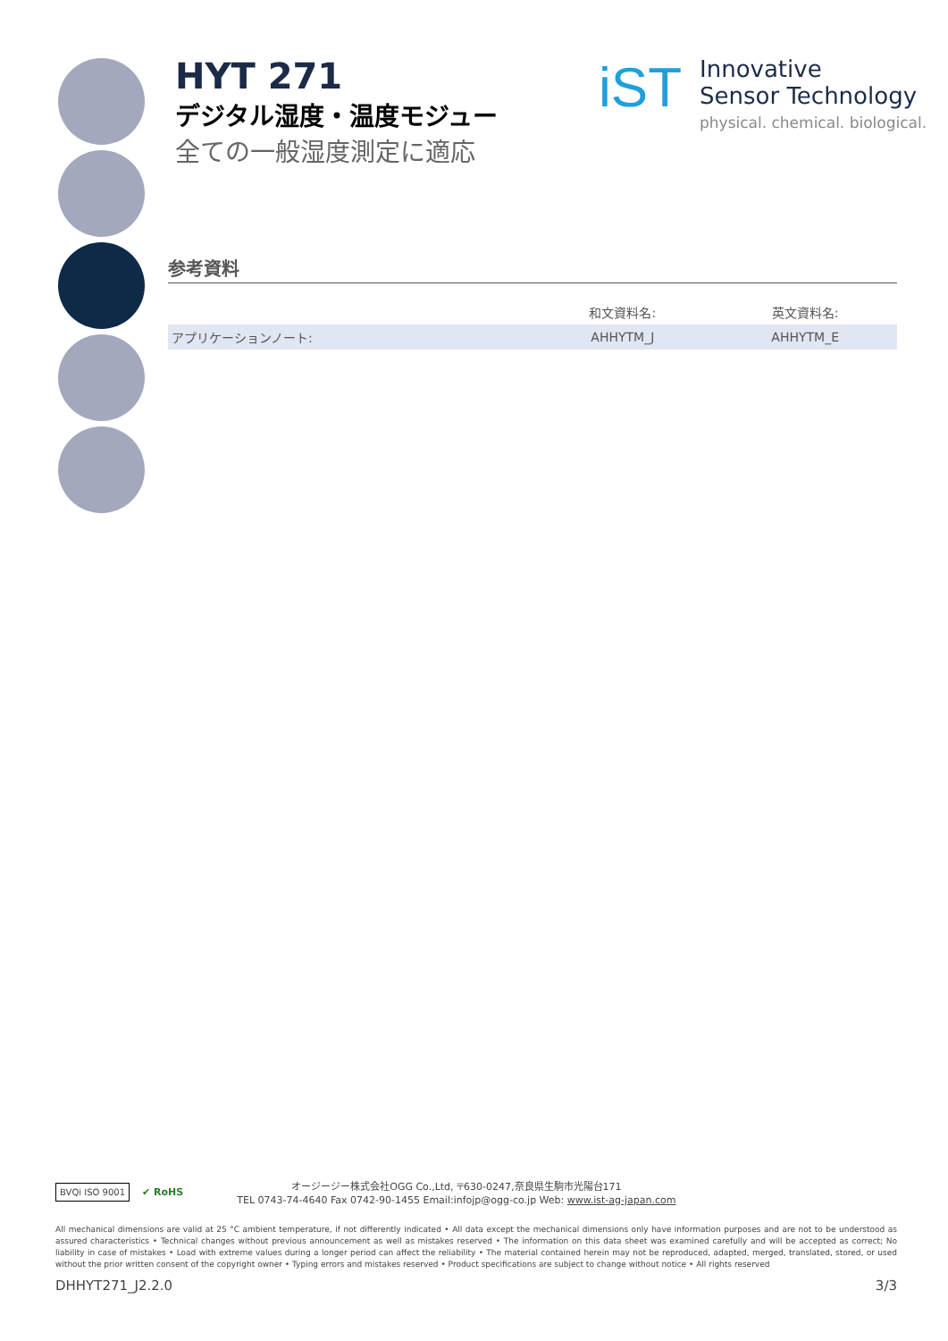HYT 271
デジタル湿度・温度モジュー
全ての一般湿度測定に適応
iST
Innovative
Sensor Technology
physical. chemical. biological.
参考資料
| | 和文資料名: | 英文資料名: |
| --- | --- | --- |
| アプリケーションノート: | AHHYTM_J | AHHYTM_E |
BVQi ISO 9001
✔ RoHS
オージージー株式会社OGG Co.,Ltd, 〒630-0247,奈良県生駒市光陽台171
TEL 0743-74-4640 Fax 0742-90-1455 Email:infojp@ogg-co.jp Web: www.ist-ag-japan.com
All mechanical dimensions are valid at 25 °C ambient temperature, if not differently indicated • All data except the mechanical dimensions only have information purposes and are not to be understood as assured characteristics • Technical changes without previous announcement as well as mistakes reserved • The information on this data sheet was examined carefully and will be accepted as correct; No liability in case of mistakes • Load with extreme values during a longer period can affect the reliability • The material contained herein may not be reproduced, adapted, merged, translated, stored, or used without the prior written consent of the copyright owner • Typing errors and mistakes reserved • Product specifications are subject to change without notice • All rights reserved
DHHYT271_J2.2.0 3/3